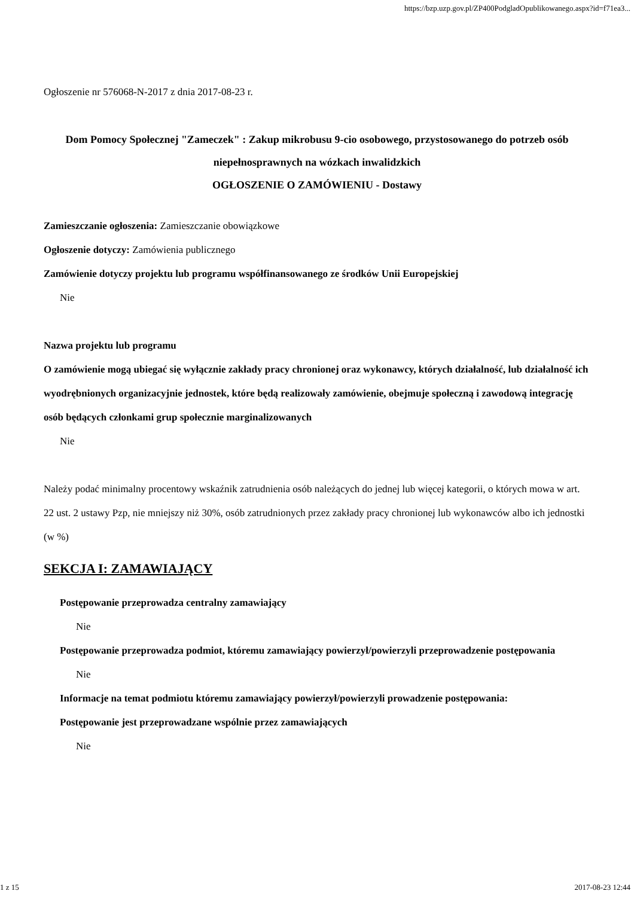https://bzp.uzp.gov.pl/ZP400PodgladOpublikowanego.aspx?id=f71ea3...
Ogłoszenie nr 576068-N-2017 z dnia 2017-08-23 r.
Dom Pomocy Społecznej "Zameczek" : Zakup mikrobusu 9-cio osobowego, przystosowanego do potrzeb osób niepełnosprawnych na wózkach inwalidzkich
OGŁOSZENIE O ZAMÓWIENIU - Dostawy
Zamieszczanie ogłoszenia: Zamieszczanie obowiązkowe
Ogłoszenie dotyczy: Zamówienia publicznego
Zamówienie dotyczy projektu lub programu współfinansowanego ze środków Unii Europejskiej
Nie
Nazwa projektu lub programu
O zamówienie mogą ubiegać się wyłącznie zakłady pracy chronionej oraz wykonawcy, których działalność, lub działalność ich wyodrębnionych organizacyjnie jednostek, które będą realizowały zamówienie, obejmuje społeczną i zawodową integrację osób będących członkami grup społecznie marginalizowanych
Nie
Należy podać minimalny procentowy wskaźnik zatrudnienia osób należących do jednej lub więcej kategorii, o których mowa w art. 22 ust. 2 ustawy Pzp, nie mniejszy niż 30%, osób zatrudnionych przez zakłady pracy chronionej lub wykonawców albo ich jednostki (w %)
SEKCJA I: ZAMAWIAJĄCY
Postępowanie przeprowadza centralny zamawiający
Nie
Postępowanie przeprowadza podmiot, któremu zamawiający powierzył/powierzyli przeprowadzenie postępowania
Nie
Informacje na temat podmiotu któremu zamawiający powierzył/powierzyli prowadzenie postępowania:
Postępowanie jest przeprowadzane wspólnie przez zamawiających
Nie
1 z 15 2017-08-23 12:44